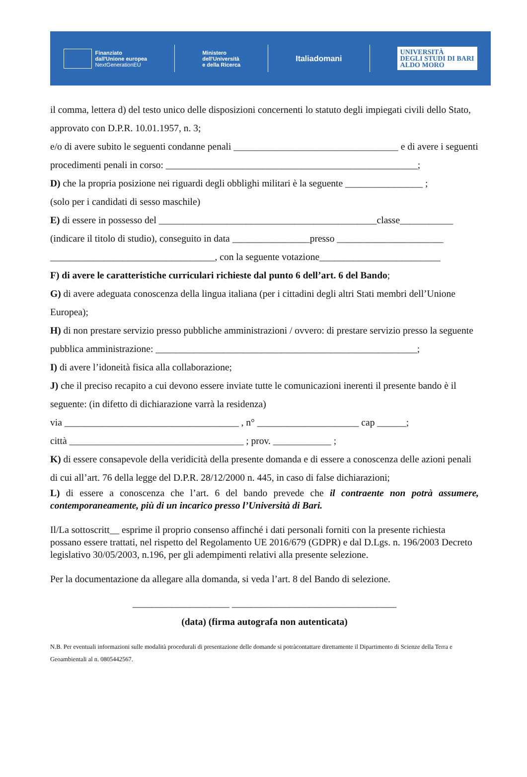Finanziato
dall'Unione europea
NextGenerationEU
Ministero
dell'Università
e della Ricerca
Italiadomani
UNIVERSITÀ
DEGLI STUDI DI BARI
ALDO MORO
il comma, lettera d) del testo unico delle disposizioni concernenti lo statuto degli impiegati civili dello Stato, approvato con D.P.R. 10.01.1957, n. 3;
e/o di avere subito le seguenti condanne penali __________________________________ e di avere i seguenti procedimenti penali in corso: ____________________________________________________;
D) che la propria posizione nei riguardi degli obblighi militari è la seguente ________________ ;
(solo per i candidati di sesso maschile)
E) di essere in possesso del _____________________________________________classe___________ (indicare il titolo di studio), conseguito in data ________________presso ______________________ __________________________________, con la seguente votazione_________________________
F) di avere le caratteristiche curriculari richieste dal punto 6 dell’art. 6 del Bando;
G) di avere adeguata conoscenza della lingua italiana (per i cittadini degli altri Stati membri dell’Unione Europea);
H) di non prestare servizio presso pubbliche amministrazioni / ovvero: di prestare servizio presso la seguente pubblica amministrazione: ______________________________________________________;
I) di avere l’idoneità fisica alla collaborazione;
J) che il preciso recapito a cui devono essere inviate tutte le comunicazioni inerenti il presente bando è il seguente: (in difetto di dichiarazione varrà la residenza)
via ____________________________________ , n° _____________________ cap ______;
città ____________________________________ ; prov. ____________ ;
K) di essere consapevole della veridicità della presente domanda e di essere a conoscenza delle azioni penali di cui all’art. 76 della legge del D.P.R. 28/12/2000 n. 445, in caso di false dichiarazioni;
L) di essere a conoscenza che l’art. 6 del bando prevede che il contraente non potrà assumere, contemporaneamente, più di un incarico presso l’Università di Bari.
Il/La sottoscritt__ esprime il proprio consenso affinché i dati personali forniti con la presente richiesta possano essere trattati, nel rispetto del Regolamento UE 2016/679 (GDPR) e dal D.Lgs. n. 196/2003 Decreto legislativo 30/05/2003, n.196, per gli adempimenti relativi alla presente selezione.
Per la documentazione da allegare alla domanda, si veda l’art. 8 del Bando di selezione.
____________________ __________________________________
(data) (firma autografa non autenticata)
N.B. Per eventuali informazioni sulle modalità procedurali di presentazione delle domande si potràcontattare direttamente il Dipartimento di Scienze della Terra e Geoambientali al n. 0805442567.